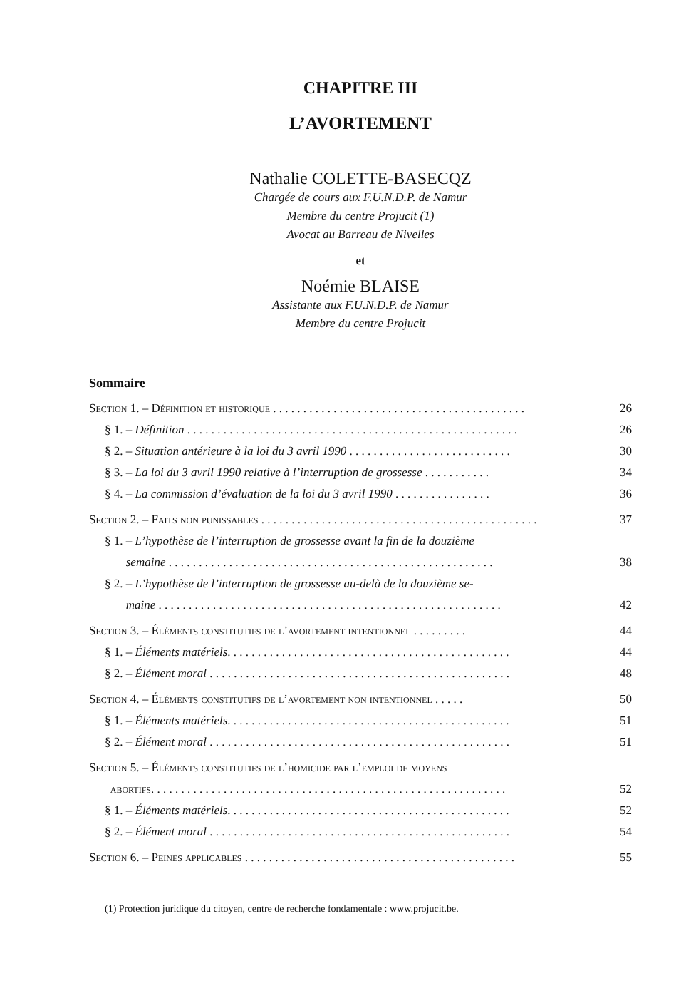CHAPITRE III
L’AVORTEMENT
Nathalie COLETTE-BASECQZ
Chargée de cours aux F.U.N.D.P. de Namur
Membre du centre Projucit (1)
Avocat au Barreau de Nivelles
et
Noémie BLAISE
Assistante aux F.U.N.D.P. de Namur
Membre du centre Projucit
Sommaire
Section 1. – Définition et historique . . . . . . . . . . . . . . . . . . . . . . . . . . . . . . . . . . . . . . . . . . 26
§ 1. – Définition . . . . . . . . . . . . . . . . . . . . . . . . . . . . . . . . . . . . . . . . . . . . . . . . . . . . . . . 26
§ 2. – Situation antérieure à la loi du 3 avril 1990 . . . . . . . . . . . . . . . . . . . . . . . . . . . 30
§ 3. – La loi du 3 avril 1990 relative à l’interruption de grossesse . . . . . . . . . . . 34
§ 4. – La commission d’évaluation de la loi du 3 avril 1990 . . . . . . . . . . . . . . . . 36
Section 2. – Faits non punissables . . . . . . . . . . . . . . . . . . . . . . . . . . . . . . . . . . . . . . . . . . . . . . 37
§ 1. – L’hypothèse de l’interruption de grossesse avant la fin de la douzième
semaine . . . . . . . . . . . . . . . . . . . . . . . . . . . . . . . . . . . . . . . . . . . . . . . . . . . . . .
38
§ 2. – L’hypothèse de l’interruption de grossesse au-delà de la douzième se-
maine . . . . . . . . . . . . . . . . . . . . . . . . . . . . . . . . . . . . . . . . . . . . . . . . . . . . . . . . .
42
Section 3. – Éléments constitutifs de l’avortement intentionnel . . . . . . . . . 44
§ 1. – Éléments matériels. . . . . . . . . . . . . . . . . . . . . . . . . . . . . . . . . . . . . . . . . . . . . . . 44
§ 2. – Élément moral . . . . . . . . . . . . . . . . . . . . . . . . . . . . . . . . . . . . . . . . . . . . . . . . . . 48
Section 4. – Éléments constitutifs de l’avortement non intentionnel . . . . . 50
§ 1. – Éléments matériels. . . . . . . . . . . . . . . . . . . . . . . . . . . . . . . . . . . . . . . . . . . . . . . 51
§ 2. – Élément moral . . . . . . . . . . . . . . . . . . . . . . . . . . . . . . . . . . . . . . . . . . . . . . . . . . 51
Section 5. – Éléments constitutifs de l’homicide par l’emploi de moyens
abortifs. . . . . . . . . . . . . . . . . . . . . . . . . . . . . . . . . . . . . . . . . . . . . . . . . . . . . . . . . . .
52
§ 1. – Éléments matériels. . . . . . . . . . . . . . . . . . . . . . . . . . . . . . . . . . . . . . . . . . . . . . . 52
§ 2. – Élément moral . . . . . . . . . . . . . . . . . . . . . . . . . . . . . . . . . . . . . . . . . . . . . . . . . . 54
Section 6. – Peines applicables . . . . . . . . . . . . . . . . . . . . . . . . . . . . . . . . . . . . . . . . . . . . . 55
(1) Protection juridique du citoyen, centre de recherche fondamentale : www.projucit.be.